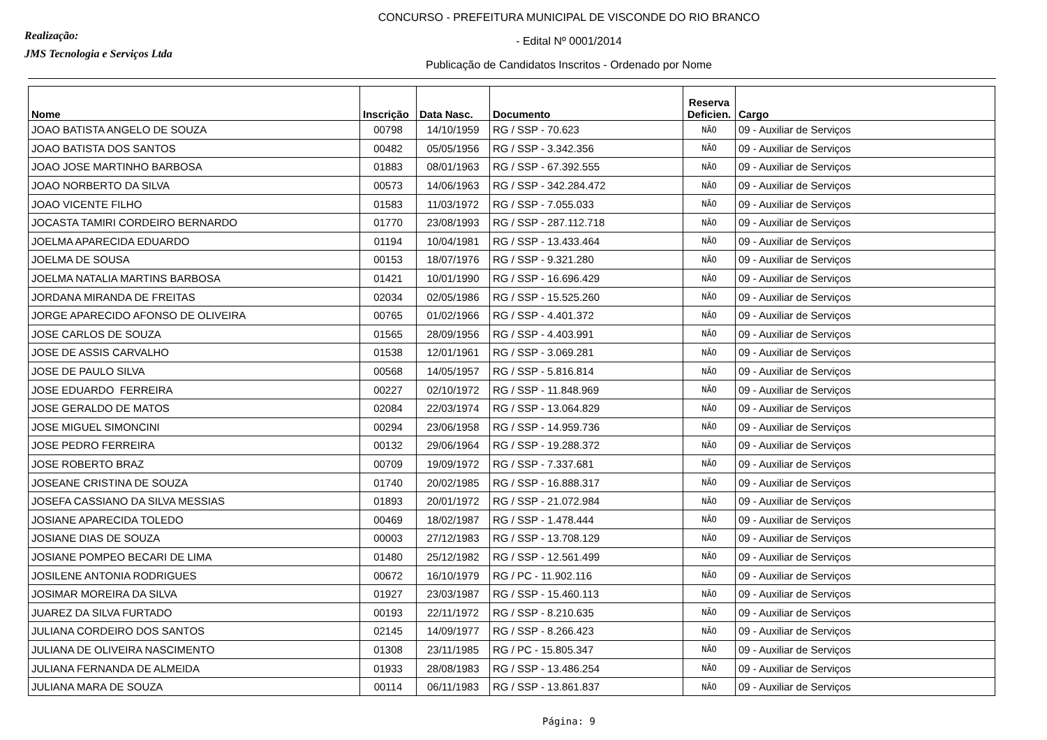Realização:
JMS Tecnologia e Serviços Ltda
CONCURSO - PREFEITURA MUNICIPAL DE VISCONDE DO RIO BRANCO
- Edital Nº 0001/2014
Publicação de Candidatos Inscritos - Ordenado por Nome
| Nome | Inscrição | Data Nasc. | Documento | Reserva Deficien. | Cargo |
| --- | --- | --- | --- | --- | --- |
| JOAO BATISTA ANGELO DE SOUZA | 00798 | 14/10/1959 | RG / SSP - 70.623 | NÃO | 09 - Auxiliar de Serviços |
| JOAO BATISTA DOS SANTOS | 00482 | 05/05/1956 | RG / SSP - 3.342.356 | NÃO | 09 - Auxiliar de Serviços |
| JOAO JOSE MARTINHO BARBOSA | 01883 | 08/01/1963 | RG / SSP - 67.392.555 | NÃO | 09 - Auxiliar de Serviços |
| JOAO NORBERTO DA SILVA | 00573 | 14/06/1963 | RG / SSP - 342.284.472 | NÃO | 09 - Auxiliar de Serviços |
| JOAO VICENTE FILHO | 01583 | 11/03/1972 | RG / SSP - 7.055.033 | NÃO | 09 - Auxiliar de Serviços |
| JOCASTA TAMIRI CORDEIRO BERNARDO | 01770 | 23/08/1993 | RG / SSP - 287.112.718 | NÃO | 09 - Auxiliar de Serviços |
| JOELMA APARECIDA EDUARDO | 01194 | 10/04/1981 | RG / SSP - 13.433.464 | NÃO | 09 - Auxiliar de Serviços |
| JOELMA DE SOUSA | 00153 | 18/07/1976 | RG / SSP - 9.321.280 | NÃO | 09 - Auxiliar de Serviços |
| JOELMA NATALIA MARTINS BARBOSA | 01421 | 10/01/1990 | RG / SSP - 16.696.429 | NÃO | 09 - Auxiliar de Serviços |
| JORDANA MIRANDA DE FREITAS | 02034 | 02/05/1986 | RG / SSP - 15.525.260 | NÃO | 09 - Auxiliar de Serviços |
| JORGE APARECIDO AFONSO DE OLIVEIRA | 00765 | 01/02/1966 | RG / SSP - 4.401.372 | NÃO | 09 - Auxiliar de Serviços |
| JOSE CARLOS DE SOUZA | 01565 | 28/09/1956 | RG / SSP - 4.403.991 | NÃO | 09 - Auxiliar de Serviços |
| JOSE DE ASSIS CARVALHO | 01538 | 12/01/1961 | RG / SSP - 3.069.281 | NÃO | 09 - Auxiliar de Serviços |
| JOSE DE PAULO SILVA | 00568 | 14/05/1957 | RG / SSP - 5.816.814 | NÃO | 09 - Auxiliar de Serviços |
| JOSE EDUARDO FERREIRA | 00227 | 02/10/1972 | RG / SSP - 11.848.969 | NÃO | 09 - Auxiliar de Serviços |
| JOSE GERALDO DE MATOS | 02084 | 22/03/1974 | RG / SSP - 13.064.829 | NÃO | 09 - Auxiliar de Serviços |
| JOSE MIGUEL SIMONCINI | 00294 | 23/06/1958 | RG / SSP - 14.959.736 | NÃO | 09 - Auxiliar de Serviços |
| JOSE PEDRO FERREIRA | 00132 | 29/06/1964 | RG / SSP - 19.288.372 | NÃO | 09 - Auxiliar de Serviços |
| JOSE ROBERTO BRAZ | 00709 | 19/09/1972 | RG / SSP - 7.337.681 | NÃO | 09 - Auxiliar de Serviços |
| JOSEANE CRISTINA DE SOUZA | 01740 | 20/02/1985 | RG / SSP - 16.888.317 | NÃO | 09 - Auxiliar de Serviços |
| JOSEFA CASSIANO DA SILVA MESSIAS | 01893 | 20/01/1972 | RG / SSP - 21.072.984 | NÃO | 09 - Auxiliar de Serviços |
| JOSIANE APARECIDA TOLEDO | 00469 | 18/02/1987 | RG / SSP - 1.478.444 | NÃO | 09 - Auxiliar de Serviços |
| JOSIANE DIAS DE SOUZA | 00003 | 27/12/1983 | RG / SSP - 13.708.129 | NÃO | 09 - Auxiliar de Serviços |
| JOSIANE POMPEO BECARI DE LIMA | 01480 | 25/12/1982 | RG / SSP - 12.561.499 | NÃO | 09 - Auxiliar de Serviços |
| JOSILENE ANTONIA RODRIGUES | 00672 | 16/10/1979 | RG / PC - 11.902.116 | NÃO | 09 - Auxiliar de Serviços |
| JOSIMAR MOREIRA DA SILVA | 01927 | 23/03/1987 | RG / SSP - 15.460.113 | NÃO | 09 - Auxiliar de Serviços |
| JUAREZ DA SILVA FURTADO | 00193 | 22/11/1972 | RG / SSP - 8.210.635 | NÃO | 09 - Auxiliar de Serviços |
| JULIANA CORDEIRO DOS SANTOS | 02145 | 14/09/1977 | RG / SSP - 8.266.423 | NÃO | 09 - Auxiliar de Serviços |
| JULIANA DE OLIVEIRA NASCIMENTO | 01308 | 23/11/1985 | RG / PC - 15.805.347 | NÃO | 09 - Auxiliar de Serviços |
| JULIANA FERNANDA DE ALMEIDA | 01933 | 28/08/1983 | RG / SSP - 13.486.254 | NÃO | 09 - Auxiliar de Serviços |
| JULIANA MARA DE SOUZA | 00114 | 06/11/1983 | RG / SSP - 13.861.837 | NÃO | 09 - Auxiliar de Serviços |
Página: 9